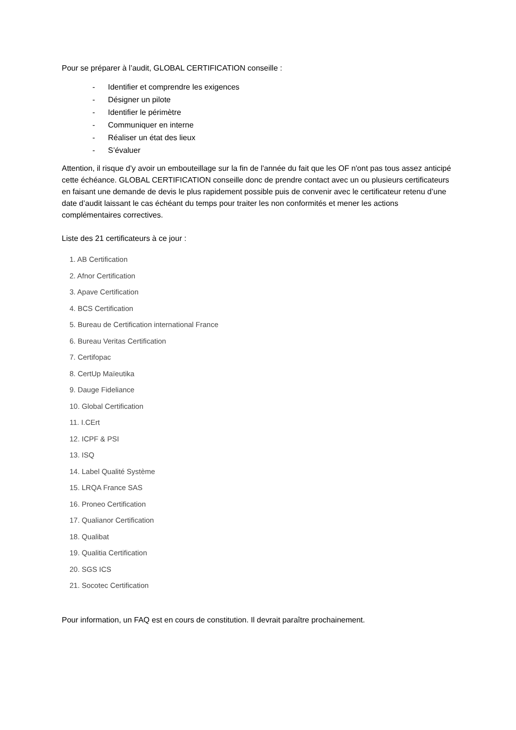Pour se préparer à l’audit, GLOBAL CERTIFICATION conseille :
- Identifier et comprendre les exigences
- Désigner un pilote
- Identifier le périmètre
- Communiquer en interne
- Réaliser un état des lieux
- S’évaluer
Attention, il risque d’y avoir un embouteillage sur la fin de l'année du fait que les OF n'ont pas tous assez anticipé cette échéance. GLOBAL CERTIFICATION conseille donc de prendre contact avec un ou plusieurs certificateurs en faisant une demande de devis le plus rapidement possible puis de convenir avec le certificateur retenu d’une date d’audit laissant le cas échéant du temps pour traiter les non conformités et mener les actions complémentaires correctives.
Liste des 21 certificateurs à ce jour :
1. AB Certification
2. Afnor Certification
3. Apave Certification
4. BCS Certification
5. Bureau de Certification international France
6. Bureau Veritas Certification
7. Certifopac
8. CertUp Maïeutika
9. Dauge Fideliance
10. Global Certification
11. I.CErt
12. ICPF & PSI
13. ISQ
14. Label Qualité Système
15. LRQA France SAS
16. Proneo Certification
17. Qualianor Certification
18. Qualibat
19. Qualitia Certification
20. SGS ICS
21. Socotec Certification
Pour information, un FAQ est en cours de constitution. Il devrait paraître prochainement.